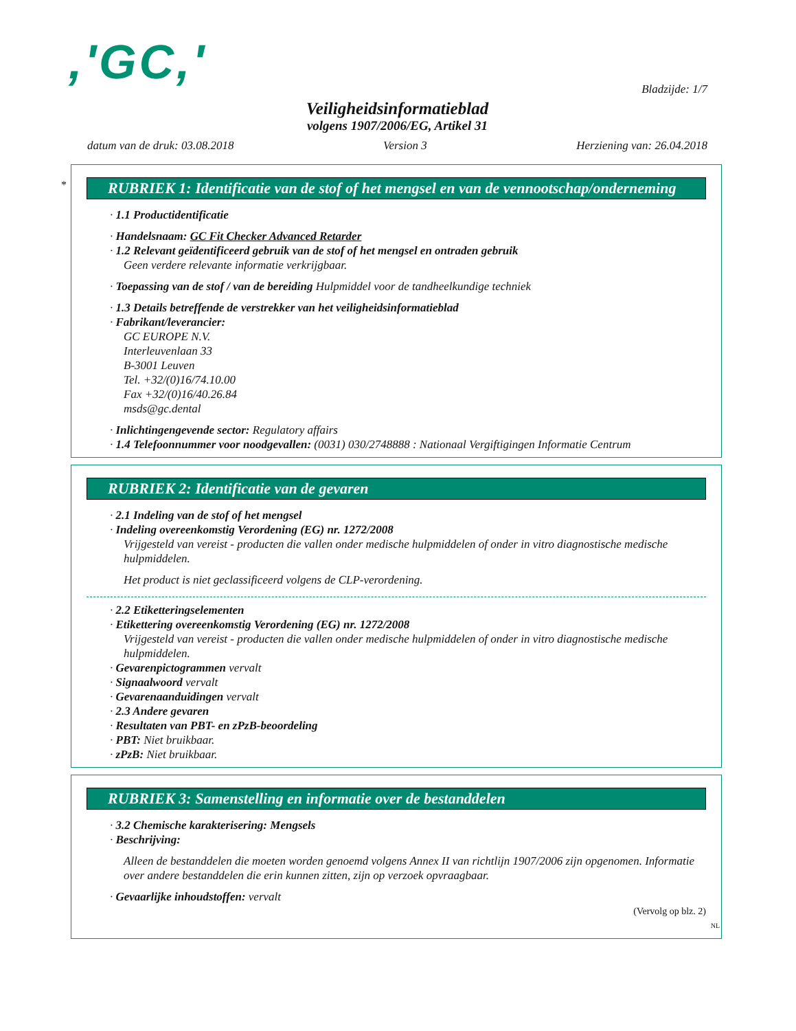,'GC,'
Bladzijde: 1/7
Veiligheidsinformatieblad
volgens 1907/2006/EG, Artikel 31
datum van de druk: 03.08.2018 Version 3 Herziening van: 26.04.2018
*
RUBRIEK 1: Identificatie van de stof of het mengsel en van de vennootschap/onderneming
· 1.1 Productidentificatie
· Handelsnaam: GC Fit Checker Advanced Retarder
· 1.2 Relevant geïdentificeerd gebruik van de stof of het mengsel en ontraden gebruik
Geen verdere relevante informatie verkrijgbaar.
· Toepassing van de stof / van de bereiding Hulpmiddel voor de tandheelkundige techniek
· 1.3 Details betreffende de verstrekker van het veiligheidsinformatieblad
· Fabrikant/leverancier:
GC EUROPE N.V.
Interleuvenlaan 33
B-3001 Leuven
Tel. +32/(0)16/74.10.00
Fax +32/(0)16/40.26.84
msds@gc.dental
· Inlichtingengevende sector: Regulatory affairs
· 1.4 Telefoonnummer voor noodgevallen: (0031) 030/2748888 : Nationaal Vergiftigingen Informatie Centrum
RUBRIEK 2: Identificatie van de gevaren
· 2.1 Indeling van de stof of het mengsel
· Indeling overeenkomstig Verordening (EG) nr. 1272/2008
Vrijgesteld van vereist - producten die vallen onder medische hulpmiddelen of onder in vitro diagnostische medische hulpmiddelen.
Het product is niet geclassificeerd volgens de CLP-verordening.
· 2.2 Etiketteringselementen
· Etikettering overeenkomstig Verordening (EG) nr. 1272/2008
Vrijgesteld van vereist - producten die vallen onder medische hulpmiddelen of onder in vitro diagnostische medische hulpmiddelen.
· Gevarenpictogrammen vervalt
· Signaalwoord vervalt
· Gevarenaanduidingen vervalt
· 2.3 Andere gevaren
· Resultaten van PBT- en zPzB-beoordeling
· PBT: Niet bruikbaar.
· zPzB: Niet bruikbaar.
RUBRIEK 3: Samenstelling en informatie over de bestanddelen
· 3.2 Chemische karakterisering: Mengsels
· Beschrijving:
Alleen de bestanddelen die moeten worden genoemd volgens Annex II van richtlijn 1907/2006 zijn opgenomen. Informatie over andere bestanddelen die erin kunnen zitten, zijn op verzoek opvraagbaar.
· Gevaarlijke inhoudstoffen: vervalt
(Vervolg op blz. 2)
NL